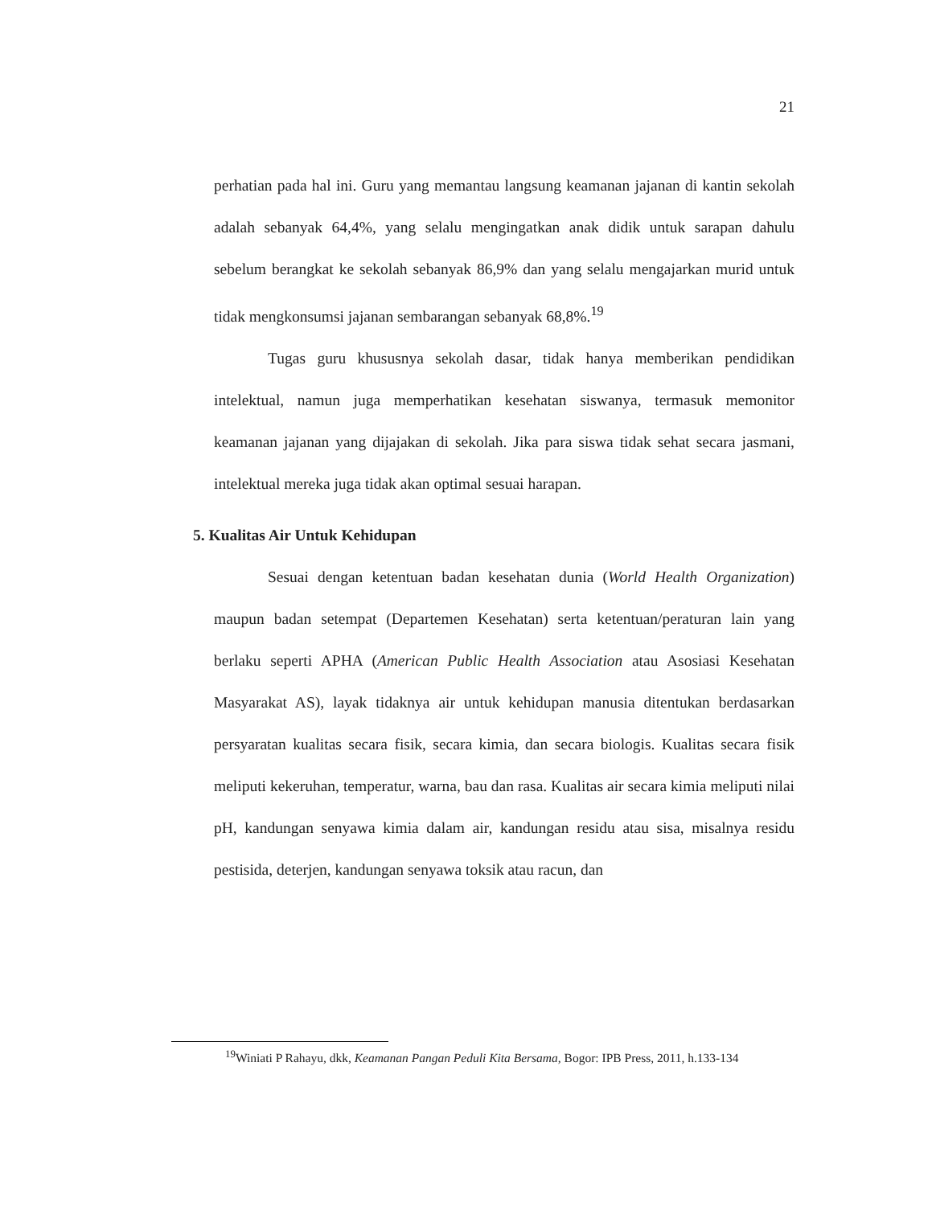21
perhatian pada hal ini. Guru yang memantau langsung keamanan jajanan di kantin sekolah adalah sebanyak 64,4%, yang selalu mengingatkan anak didik untuk sarapan dahulu sebelum berangkat ke sekolah sebanyak 86,9% dan yang selalu mengajarkan murid untuk tidak mengkonsumsi jajanan sembarangan sebanyak 68,8%.<sup>19</sup>
Tugas guru khususnya sekolah dasar, tidak hanya memberikan pendidikan intelektual, namun juga memperhatikan kesehatan siswanya, termasuk memonitor keamanan jajanan yang dijajakan di sekolah. Jika para siswa tidak sehat secara jasmani, intelektual mereka juga tidak akan optimal sesuai harapan.
5. Kualitas Air Untuk Kehidupan
Sesuai dengan ketentuan badan kesehatan dunia (World Health Organization) maupun badan setempat (Departemen Kesehatan) serta ketentuan/peraturan lain yang berlaku seperti APHA (American Public Health Association atau Asosiasi Kesehatan Masyarakat AS), layak tidaknya air untuk kehidupan manusia ditentukan berdasarkan persyaratan kualitas secara fisik, secara kimia, dan secara biologis. Kualitas secara fisik meliputi kekeruhan, temperatur, warna, bau dan rasa. Kualitas air secara kimia meliputi nilai pH, kandungan senyawa kimia dalam air, kandungan residu atau sisa, misalnya residu pestisida, deterjen, kandungan senyawa toksik atau racun, dan
<sup>19</sup> Winiati P Rahayu, dkk, Keamanan Pangan Peduli Kita Bersama, Bogor: IPB Press, 2011, h.133-134